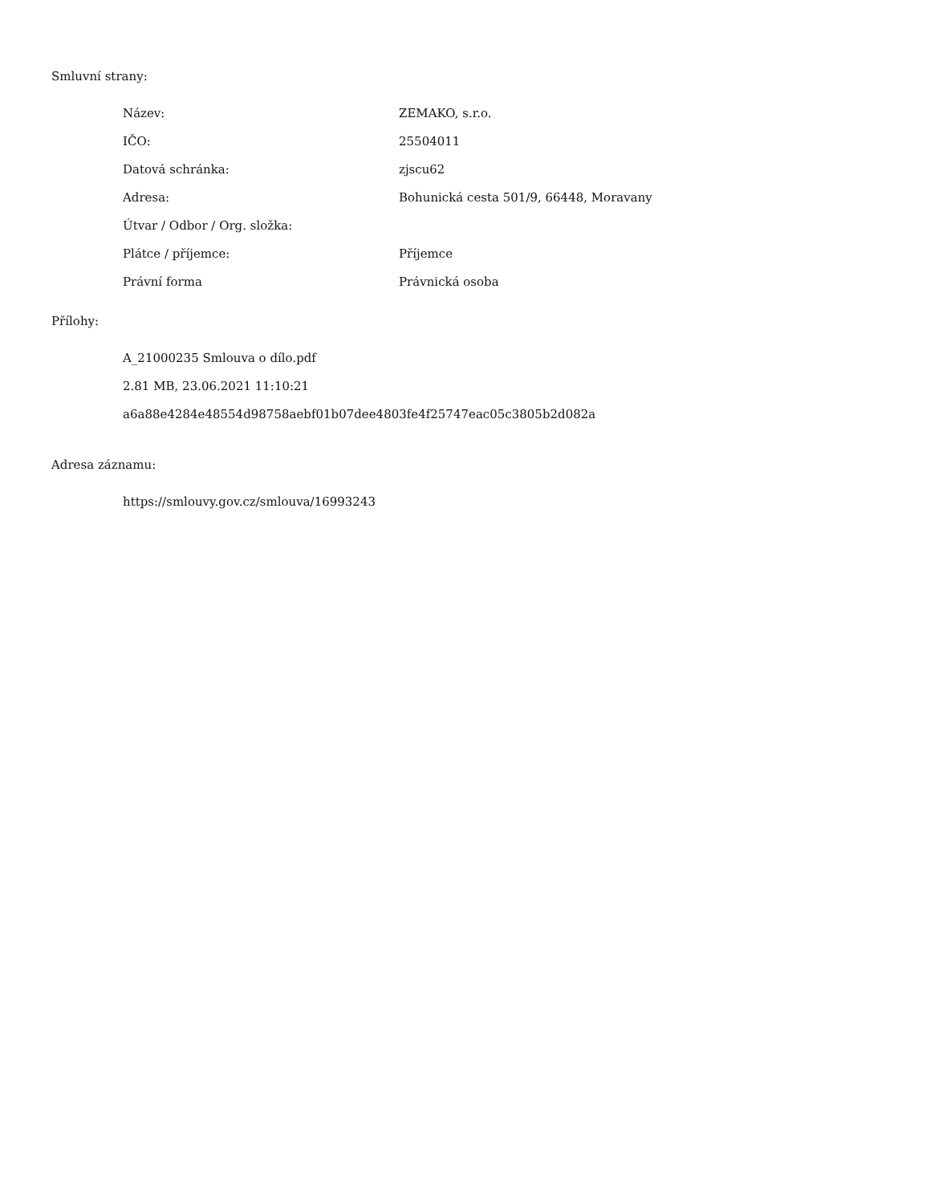Smluvní strany:
| Název: | ZEMAKO, s.r.o. |
| IČO: | 25504011 |
| Datová schránka: | zjscu62 |
| Adresa: | Bohunická cesta 501/9, 66448, Moravany |
| Útvar / Odbor / Org. složka: | |
| Plátce / příjemce: | Příjemce |
| Právní forma | Právnická osoba |
Přílohy:
A_21000235 Smlouva o dílo.pdf
2.81 MB, 23.06.2021 11:10:21
a6a88e4284e48554d98758aebf01b07dee4803fe4f25747eac05c3805b2d082a
Adresa záznamu:
https://smlouvy.gov.cz/smlouva/16993243